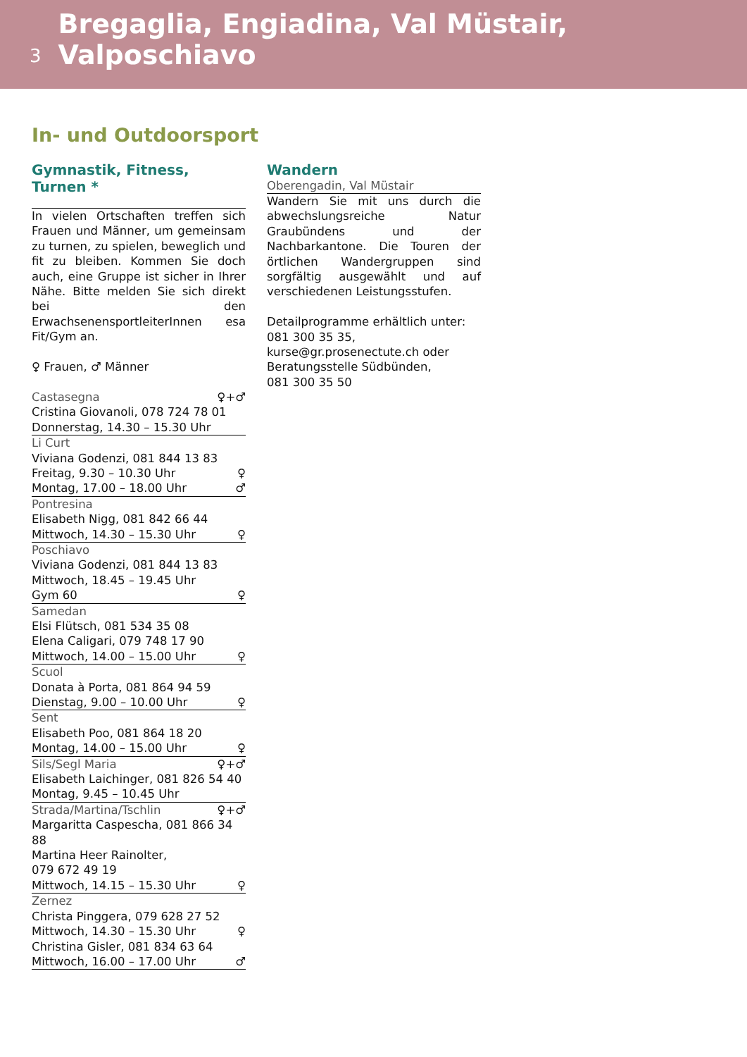3 Bregaglia, Engiadina, Val Müstair, Valposchiavo
In- und Outdoorsport
Gymnastik, Fitness, Turnen *
In vielen Ortschaften treffen sich Frauen und Männer, um gemeinsam zu turnen, zu spielen, beweglich und fit zu bleiben. Kommen Sie doch auch, eine Gruppe ist sicher in Ihrer Nähe. Bitte melden Sie sich direkt bei den ErwachsenensportleiterInnen esa Fit/Gym an.
♀ Frauen, ♂ Männer
Castasegna ♀+♂
Cristina Giovanoli, 078 724 78 01
Donnerstag, 14.30 – 15.30 Uhr
Li Curt
Viviana Godenzi, 081 844 13 83
Freitag, 9.30 – 10.30 Uhr ♀
Montag, 17.00 – 18.00 Uhr ♂
Pontresina
Elisabeth Nigg, 081 842 66 44
Mittwoch, 14.30 – 15.30 Uhr ♀
Poschiavo
Viviana Godenzi, 081 844 13 83
Mittwoch, 18.45 – 19.45 Uhr
Gym 60 ♀
Samedan
Elsi Flütsch, 081 534 35 08
Elena Caligari, 079 748 17 90
Mittwoch, 14.00 – 15.00 Uhr ♀
Scuol
Donata à Porta, 081 864 94 59
Dienstag, 9.00 – 10.00 Uhr ♀
Sent
Elisabeth Poo, 081 864 18 20
Montag, 14.00 – 15.00 Uhr ♀
Sils/Segl Maria ♀+♂
Elisabeth Laichinger, 081 826 54 40
Montag, 9.45 – 10.45 Uhr
Strada/Martina/Tschlin ♀+♂
Margaritta Caspescha, 081 866 34 88
Martina Heer Rainolter,
079 672 49 19
Mittwoch, 14.15 – 15.30 Uhr ♀
Zernez
Christa Pinggera, 079 628 27 52
Mittwoch, 14.30 – 15.30 Uhr ♀
Christina Gisler, 081 834 63 64
Mittwoch, 16.00 – 17.00 Uhr ♂
Wandern
Oberengadin, Val Müstair
Wandern Sie mit uns durch die abwechslungsreiche Natur Graubündens und der Nachbarkantone. Die Touren der örtlichen Wandergruppen sind sorgfältig ausgewählt und auf verschiedenen Leistungsstufen.
Detailprogramme erhältlich unter:
081 300 35 35,
kurse@gr.prosenectute.ch oder
Beratungsstelle Südbünden,
081 300 35 50